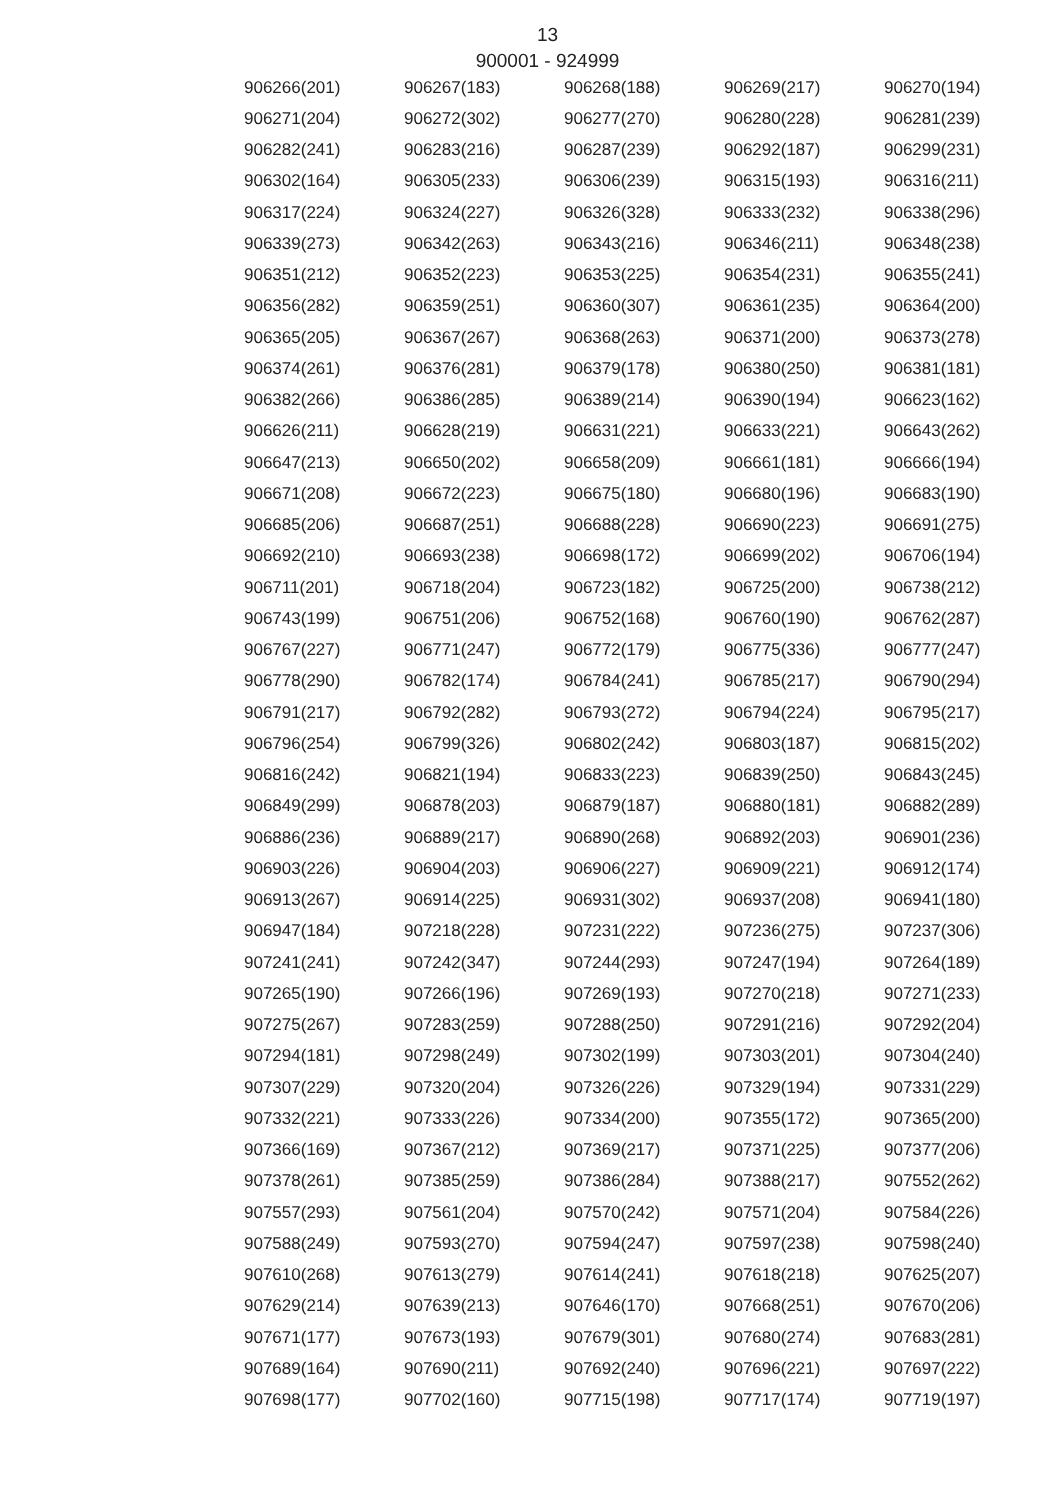13
900001 - 924999
| 906266(201) | 906267(183) | 906268(188) | 906269(217) | 906270(194) |
| 906271(204) | 906272(302) | 906277(270) | 906280(228) | 906281(239) |
| 906282(241) | 906283(216) | 906287(239) | 906292(187) | 906299(231) |
| 906302(164) | 906305(233) | 906306(239) | 906315(193) | 906316(211) |
| 906317(224) | 906324(227) | 906326(328) | 906333(232) | 906338(296) |
| 906339(273) | 906342(263) | 906343(216) | 906346(211) | 906348(238) |
| 906351(212) | 906352(223) | 906353(225) | 906354(231) | 906355(241) |
| 906356(282) | 906359(251) | 906360(307) | 906361(235) | 906364(200) |
| 906365(205) | 906367(267) | 906368(263) | 906371(200) | 906373(278) |
| 906374(261) | 906376(281) | 906379(178) | 906380(250) | 906381(181) |
| 906382(266) | 906386(285) | 906389(214) | 906390(194) | 906623(162) |
| 906626(211) | 906628(219) | 906631(221) | 906633(221) | 906643(262) |
| 906647(213) | 906650(202) | 906658(209) | 906661(181) | 906666(194) |
| 906671(208) | 906672(223) | 906675(180) | 906680(196) | 906683(190) |
| 906685(206) | 906687(251) | 906688(228) | 906690(223) | 906691(275) |
| 906692(210) | 906693(238) | 906698(172) | 906699(202) | 906706(194) |
| 906711(201) | 906718(204) | 906723(182) | 906725(200) | 906738(212) |
| 906743(199) | 906751(206) | 906752(168) | 906760(190) | 906762(287) |
| 906767(227) | 906771(247) | 906772(179) | 906775(336) | 906777(247) |
| 906778(290) | 906782(174) | 906784(241) | 906785(217) | 906790(294) |
| 906791(217) | 906792(282) | 906793(272) | 906794(224) | 906795(217) |
| 906796(254) | 906799(326) | 906802(242) | 906803(187) | 906815(202) |
| 906816(242) | 906821(194) | 906833(223) | 906839(250) | 906843(245) |
| 906849(299) | 906878(203) | 906879(187) | 906880(181) | 906882(289) |
| 906886(236) | 906889(217) | 906890(268) | 906892(203) | 906901(236) |
| 906903(226) | 906904(203) | 906906(227) | 906909(221) | 906912(174) |
| 906913(267) | 906914(225) | 906931(302) | 906937(208) | 906941(180) |
| 906947(184) | 907218(228) | 907231(222) | 907236(275) | 907237(306) |
| 907241(241) | 907242(347) | 907244(293) | 907247(194) | 907264(189) |
| 907265(190) | 907266(196) | 907269(193) | 907270(218) | 907271(233) |
| 907275(267) | 907283(259) | 907288(250) | 907291(216) | 907292(204) |
| 907294(181) | 907298(249) | 907302(199) | 907303(201) | 907304(240) |
| 907307(229) | 907320(204) | 907326(226) | 907329(194) | 907331(229) |
| 907332(221) | 907333(226) | 907334(200) | 907355(172) | 907365(200) |
| 907366(169) | 907367(212) | 907369(217) | 907371(225) | 907377(206) |
| 907378(261) | 907385(259) | 907386(284) | 907388(217) | 907552(262) |
| 907557(293) | 907561(204) | 907570(242) | 907571(204) | 907584(226) |
| 907588(249) | 907593(270) | 907594(247) | 907597(238) | 907598(240) |
| 907610(268) | 907613(279) | 907614(241) | 907618(218) | 907625(207) |
| 907629(214) | 907639(213) | 907646(170) | 907668(251) | 907670(206) |
| 907671(177) | 907673(193) | 907679(301) | 907680(274) | 907683(281) |
| 907689(164) | 907690(211) | 907692(240) | 907696(221) | 907697(222) |
| 907698(177) | 907702(160) | 907715(198) | 907717(174) | 907719(197) |